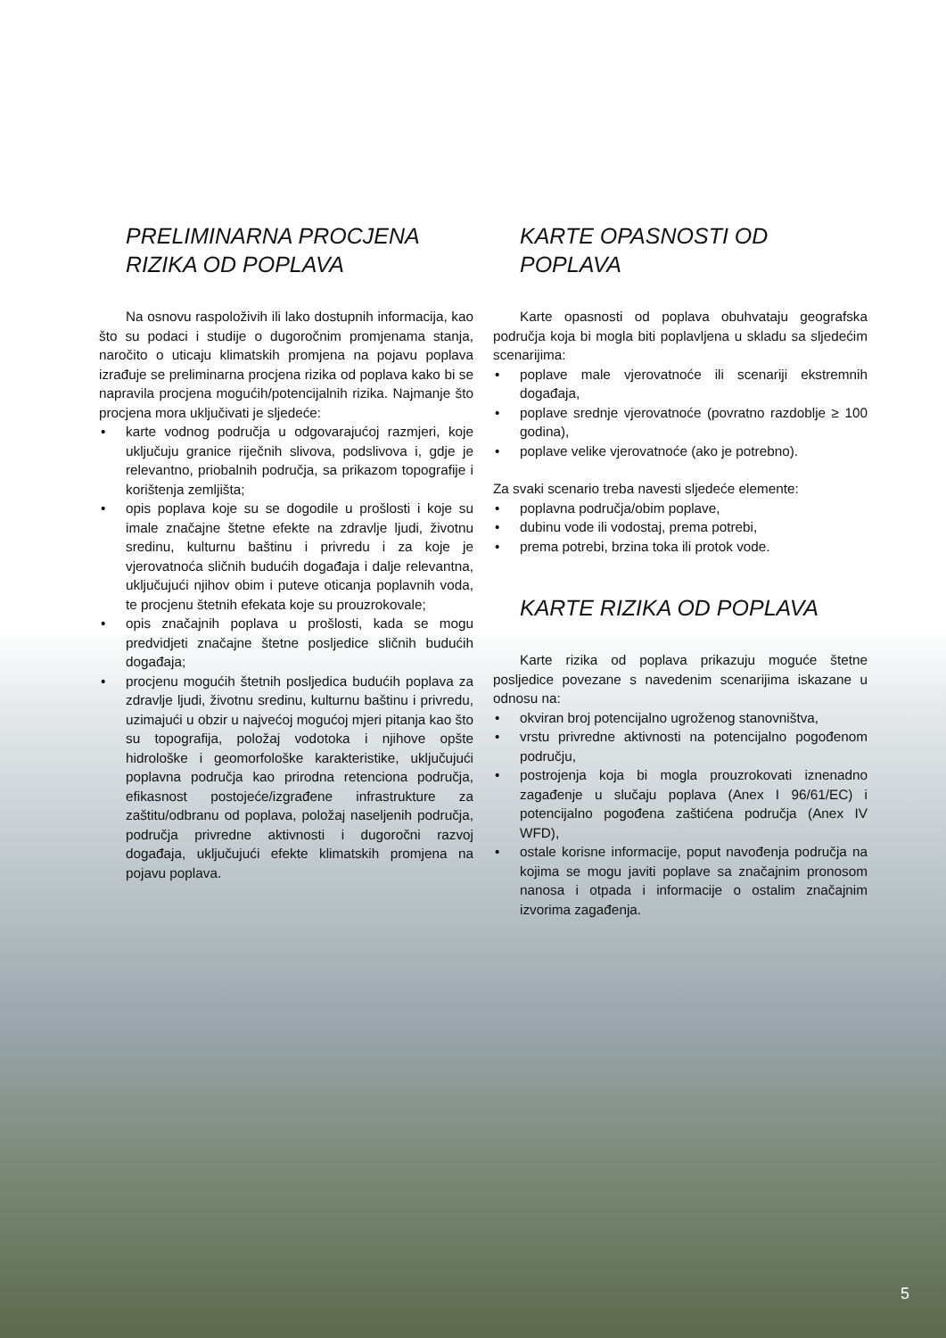PRELIMINARNA PROCJENA
RIZIKA OD POPLAVA
Na osnovu raspoloživih ili lako dostupnih informacija, kao što su podaci i studije o dugoročnim promjenama stanja, naročito o uticaju klimatskih promjena na pojavu poplava izrađuje se preliminarna procjena rizika od poplava kako bi se napravila procjena mogućih/potencijalnih rizika. Najmanje što procjena mora uključivati je sljedeće:
• karte vodnog područja u odgovarajućoj razmjeri, koje uključuju granice riječnih slivova, podslivova i, gdje je relevantno, priobalnih područja, sa prikazom topografije i korištenja zemljišta;
• opis poplava koje su se dogodile u prošlosti i koje su imale značajne štetne efekte na zdravlje ljudi, životnu sredinu, kulturnu baštinu i privredu i za koje je vjerovatnoća sličnih budućih događaja i dalje relevantna, uključujući njihov obim i puteve oticanja poplavnih voda, te procjenu štetnih efekata koje su prouzrokovale;
• opis značajnih poplava u prošlosti, kada se mogu predvidjeti značajne štetne posljedice sličnih budućih događaja;
• procjenu mogućih štetnih posljedica budućih poplava za zdravlje ljudi, životnu sredinu, kulturnu baštinu i privredu, uzimajući u obzir u najvećoj mogućoj mjeri pitanja kao što su topografija, položaj vodotoka i njihove opšte hidrološke i geomorfološke karakteristike, uključujući poplavna područja kao prirodna retenciona područja, efikasnost postojeće/izgrađene infrastrukture za zaštitu/odbranu od poplava, položaj naseljenih područja, područja privredne aktivnosti i dugoročni razvoj događaja, uključujući efekte klimatskih promjena na pojavu poplava.
KARTE OPASNOSTI OD
POPLAVA
Karte opasnosti od poplava obuhvataju geografska područja koja bi mogla biti poplavljena u skladu sa sljedećim scenarijima:
• poplave male vjerovatnoće ili scenariji ekstremnih događaja,
• poplave srednje vjerovatnoće (povratno razdoblje ≥ 100 godina),
• poplave velike vjerovatnoće (ako je potrebno).
Za svaki scenario treba navesti sljedeće elemente:
• poplavna područja/obim poplave,
• dubinu vode ili vodostaj, prema potrebi,
• prema potrebi, brzina toka ili protok vode.
KARTE RIZIKA OD POPLAVA
Karte rizika od poplava prikazuju moguće štetne posljedice povezane s navedenim scenarijima iskazane u odnosu na:
• okviran broj potencijalno ugroženog stanovništva,
• vrstu privredne aktivnosti na potencijalno pogođenom području,
• postrojenja koja bi mogla prouzrokovati iznenadno zagađenje u slučaju poplava (Anex I 96/61/EC) i potencijalno pogođena zaštićena područja (Anex IV WFD),
• ostale korisne informacije, poput navođenja područja na kojima se mogu javiti poplave sa značajnim pronosom nanosa i otpada i informacije o ostalim značajnim izvorima zagađenja.
5